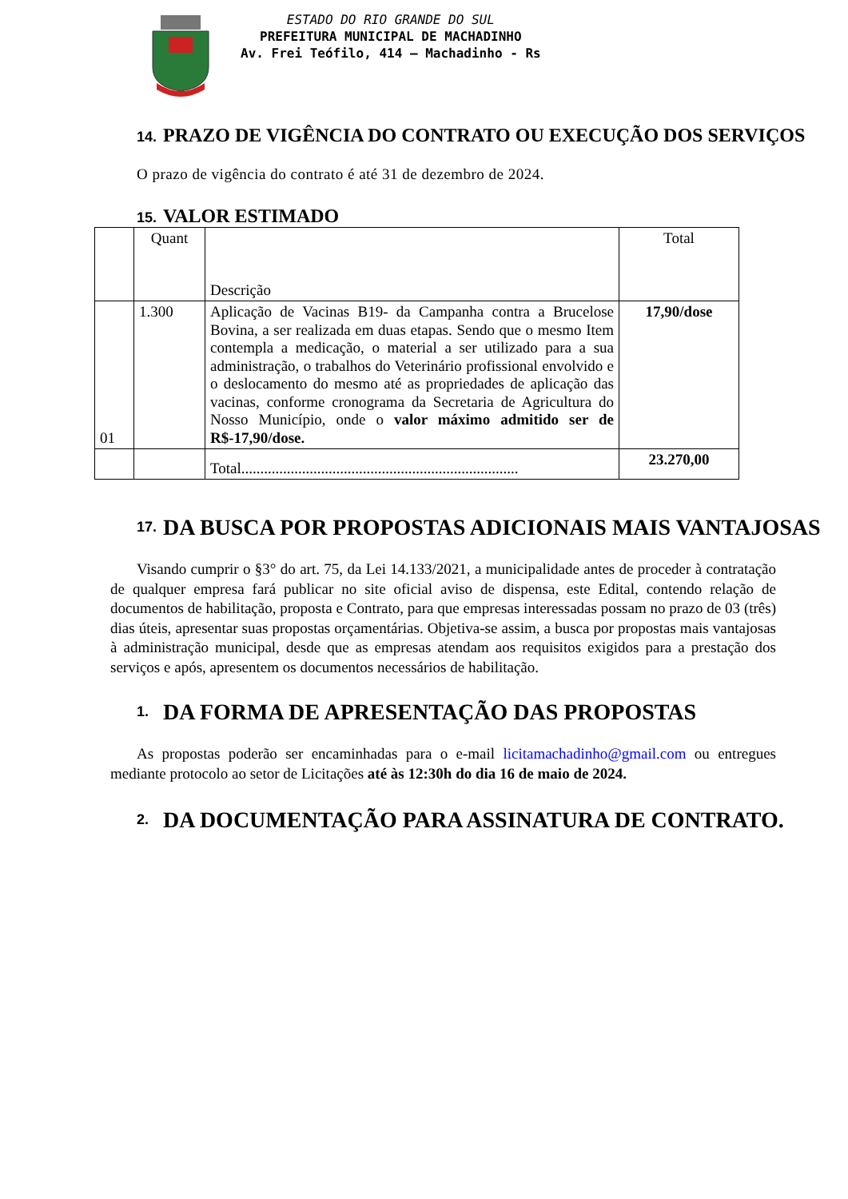ESTADO DO RIO GRANDE DO SUL
PREFEITURA MUNICIPAL DE MACHADINHO
Av. Frei Teófilo, 414 – Machadinho - Rs
14. PRAZO DE VIGÊNCIA DO CONTRATO OU EXECUÇÃO DOS SERVIÇOS
O prazo de vigência do contrato é até 31 de dezembro de 2024.
15. VALOR ESTIMADO
| | Quant | Descrição | Total |
| 01 | 1.300 | Aplicação de Vacinas B19- da Campanha contra a Brucelose Bovina, a ser realizada em duas etapas. Sendo que o mesmo Item contempla a medicação, o material a ser utilizado para a sua administração, o trabalhos do Veterinário profissional envolvido e o deslocamento do mesmo até as propriedades de aplicação das vacinas, conforme cronograma da Secretaria de Agricultura do Nosso Município, onde o valor máximo admitido ser de R$-17,90/dose. | 17,90/dose |
| | | Total......................................................................... | 23.270,00 |
17. DA BUSCA POR PROPOSTAS ADICIONAIS MAIS VANTAJOSAS
Visando cumprir o §3° do art. 75, da Lei 14.133/2021, a municipalidade antes de proceder à contratação de qualquer empresa fará publicar no site oficial aviso de dispensa, este Edital, contendo relação de documentos de habilitação, proposta e Contrato, para que empresas interessadas possam no prazo de 03 (três) dias úteis, apresentar suas propostas orçamentárias. Objetiva-se assim, a busca por propostas mais vantajosas à administração municipal, desde que as empresas atendam aos requisitos exigidos para a prestação dos serviços e após, apresentem os documentos necessários de habilitação.
1. DA FORMA DE APRESENTAÇÃO DAS PROPOSTAS
As propostas poderão ser encaminhadas para o e-mail licitamachadinho@gmail.com ou entregues mediante protocolo ao setor de Licitações até às 12:30h do dia 16 de maio de 2024.
2. DA DOCUMENTAÇÃO PARA ASSINATURA DE CONTRATO.